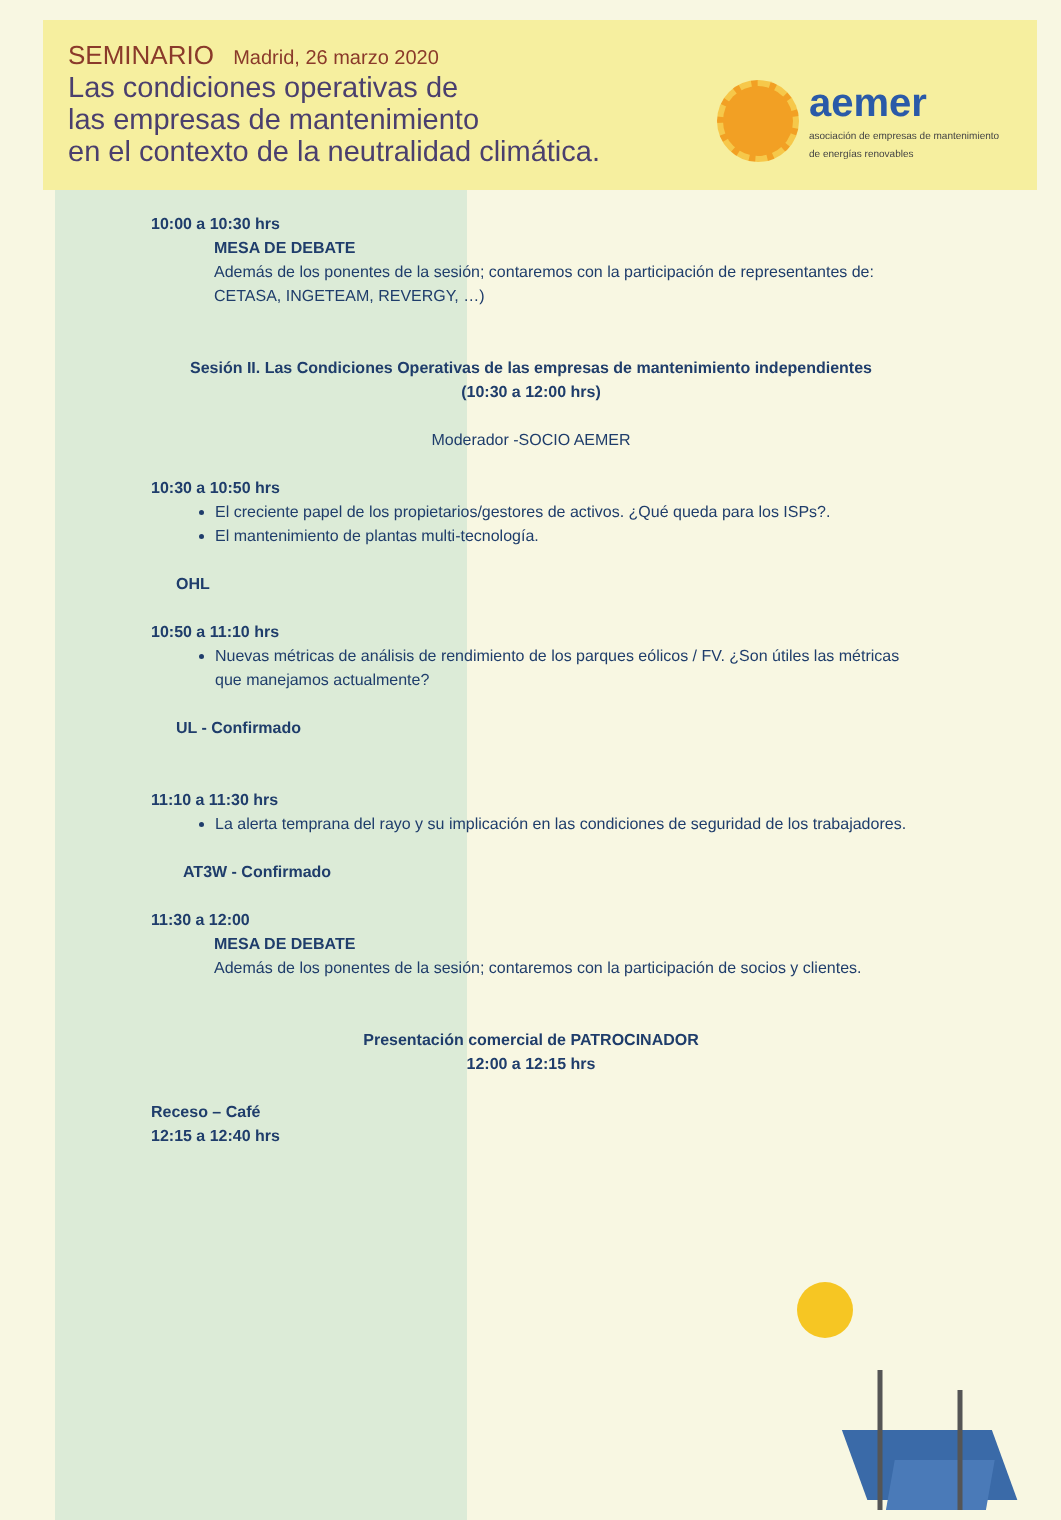SEMINARIO Madrid, 26 marzo 2020
Las condiciones operativas de
las empresas de mantenimiento
en el contexto de la neutralidad climática.
aemer
asociación de empresas de mantenimiento
de energías renovables
10:00 a 10:30 hrs
MESA DE DEBATE
Además de los ponentes de la sesión; contaremos con la participación de representantes de: CETASA, INGETEAM, REVERGY, …)
Sesión II. Las Condiciones Operativas de las empresas de mantenimiento independientes
(10:30 a 12:00 hrs)
Moderador -SOCIO AEMER
10:30 a 10:50 hrs
El creciente papel de los propietarios/gestores de activos. ¿Qué queda para los ISPs?.
El mantenimiento de plantas multi-tecnología.
OHL
10:50 a 11:10 hrs
Nuevas métricas de análisis de rendimiento de los parques eólicos / FV. ¿Son útiles las métricas que manejamos actualmente?
UL - Confirmado
11:10 a 11:30 hrs
La alerta temprana del rayo y su implicación en las condiciones de seguridad de los trabajadores.
AT3W - Confirmado
11:30 a 12:00
MESA DE DEBATE
Además de los ponentes de la sesión; contaremos con la participación de socios y clientes.
Presentación comercial de PATROCINADOR
12:00 a 12:15 hrs
Receso – Café
12:15 a 12:40 hrs